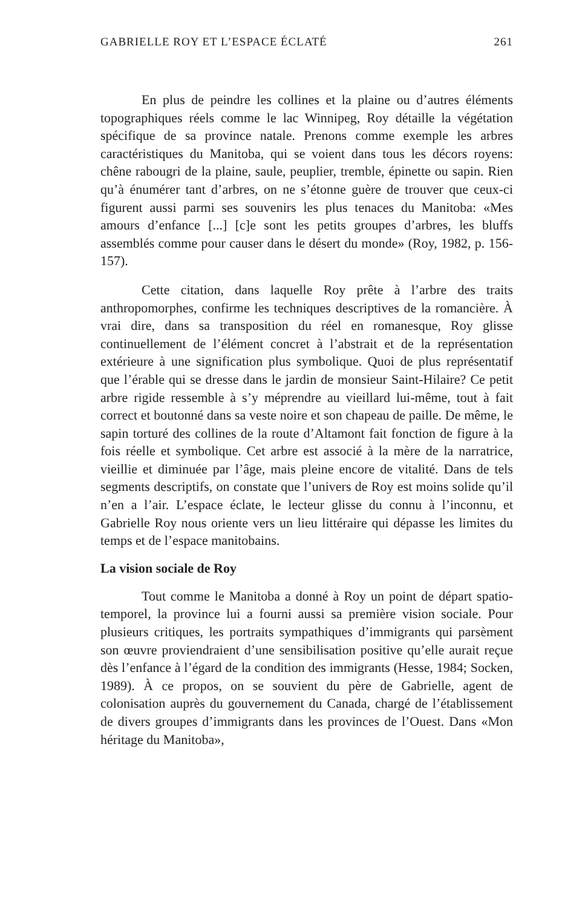GABRIELLE ROY ET L’ESPACE ÉCLATÉ 261
En plus de peindre les collines et la plaine ou d’autres éléments topographiques réels comme le lac Winnipeg, Roy détaille la végétation spécifique de sa province natale. Prenons comme exemple les arbres caractéristiques du Manitoba, qui se voient dans tous les décors royens: chêne rabougri de la plaine, saule, peuplier, tremble, épinette ou sapin. Rien qu’à énumérer tant d’arbres, on ne s’étonne guère de trouver que ceux-ci figurent aussi parmi ses souvenirs les plus tenaces du Manitoba: «Mes amours d’enfance [...] [c]e sont les petits groupes d’arbres, les bluffs assemblés comme pour causer dans le désert du monde» (Roy, 1982, p. 156-157).
Cette citation, dans laquelle Roy prête à l’arbre des traits anthropomorphes, confirme les techniques descriptives de la romancière. À vrai dire, dans sa transposition du réel en romanesque, Roy glisse continuellement de l’élément concret à l’abstrait et de la représentation extérieure à une signification plus symbolique. Quoi de plus représentatif que l’érable qui se dresse dans le jardin de monsieur Saint-Hilaire? Ce petit arbre rigide ressemble à s’y méprendre au vieillard lui-même, tout à fait correct et boutonné dans sa veste noire et son chapeau de paille. De même, le sapin torturé des collines de la route d’Altamont fait fonction de figure à la fois réelle et symbolique. Cet arbre est associé à la mère de la narratrice, vieillie et diminuée par l’âge, mais pleine encore de vitalité. Dans de tels segments descriptifs, on constate que l’univers de Roy est moins solide qu’il n’en a l’air. L’espace éclate, le lecteur glisse du connu à l’inconnu, et Gabrielle Roy nous oriente vers un lieu littéraire qui dépasse les limites du temps et de l’espace manitobains.
La vision sociale de Roy
Tout comme le Manitoba a donné à Roy un point de départ spatio-temporel, la province lui a fourni aussi sa première vision sociale. Pour plusieurs critiques, les portraits sympathiques d’immigrants qui parsèment son œuvre proviendraient d’une sensibilisation positive qu’elle aurait reçue dès l’enfance à l’égard de la condition des immigrants (Hesse, 1984; Socken, 1989). À ce propos, on se souvient du père de Gabrielle, agent de colonisation auprès du gouvernement du Canada, chargé de l’établissement de divers groupes d’immigrants dans les provinces de l’Ouest. Dans «Mon héritage du Manitoba»,